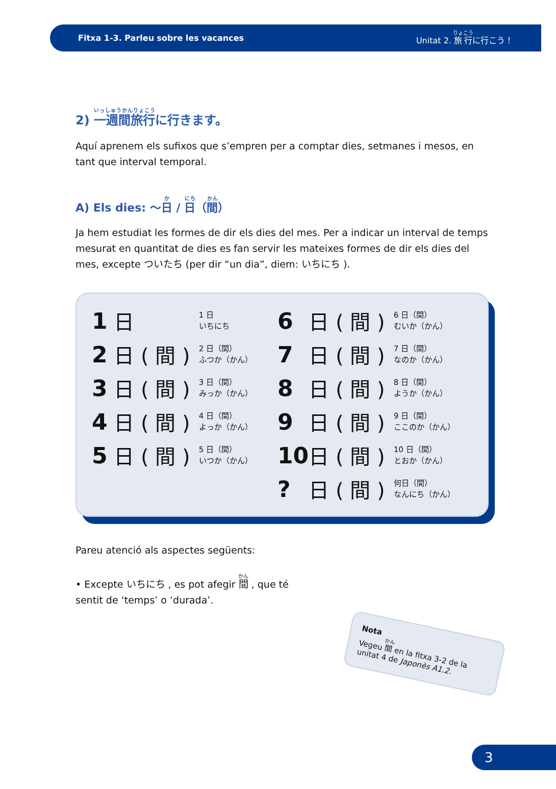Fitxa 1-3. Parleu sobre les vacances Unitat 2. 旅行に行こう！
2) 一週間旅行に行きます。
Aquí aprenem els sufixos que s’empren per a comptar dies, setmanes i mesos, en tant que interval temporal.
A) Els dies: 〜日 / 日（間）
Ja hem estudiat les formes de dir els dies del mes. Per a indicar un interval de temps mesurat en quantitat de dies es fan servir les mateixes formes de dir els dies del mes, excepte ついたち (per dir “un dia”, diem: いちにち ).
| 1 | 日 | 1 日 いちにち | 6 | 日 ( 間 ) | 6 日（間） むいか（かん） |
| 2 | 日 ( 間 ) | 2 日（間） ふつか（かん） | 7 | 日 ( 間 ) | 7 日（間） なのか（かん） |
| 3 | 日 ( 間 ) | 3 日（間） みっか（かん） | 8 | 日 ( 間 ) | 8 日（間） ようか（かん） |
| 4 | 日 ( 間 ) | 4 日（間） よっか（かん） | 9 | 日 ( 間 ) | 9 日（間） ここのか（かん） |
| 5 | 日 ( 間 ) | 5 日（間） いつか（かん） | 10 | 日 ( 間 ) | 10 日（間） とおか（かん） |
| | | | ? | 日 ( 間 ) | 何日（間） なんにち（かん） |
Pareu atenció als aspectes següents:
• Excepte いちにち , es pot afegir 間 , que té sentit de ‘temps’ o ‘durada’.
Nota
Vegeu 間 en la fitxa 3-2 de la unitat 4 de Japonès A1.2.
3